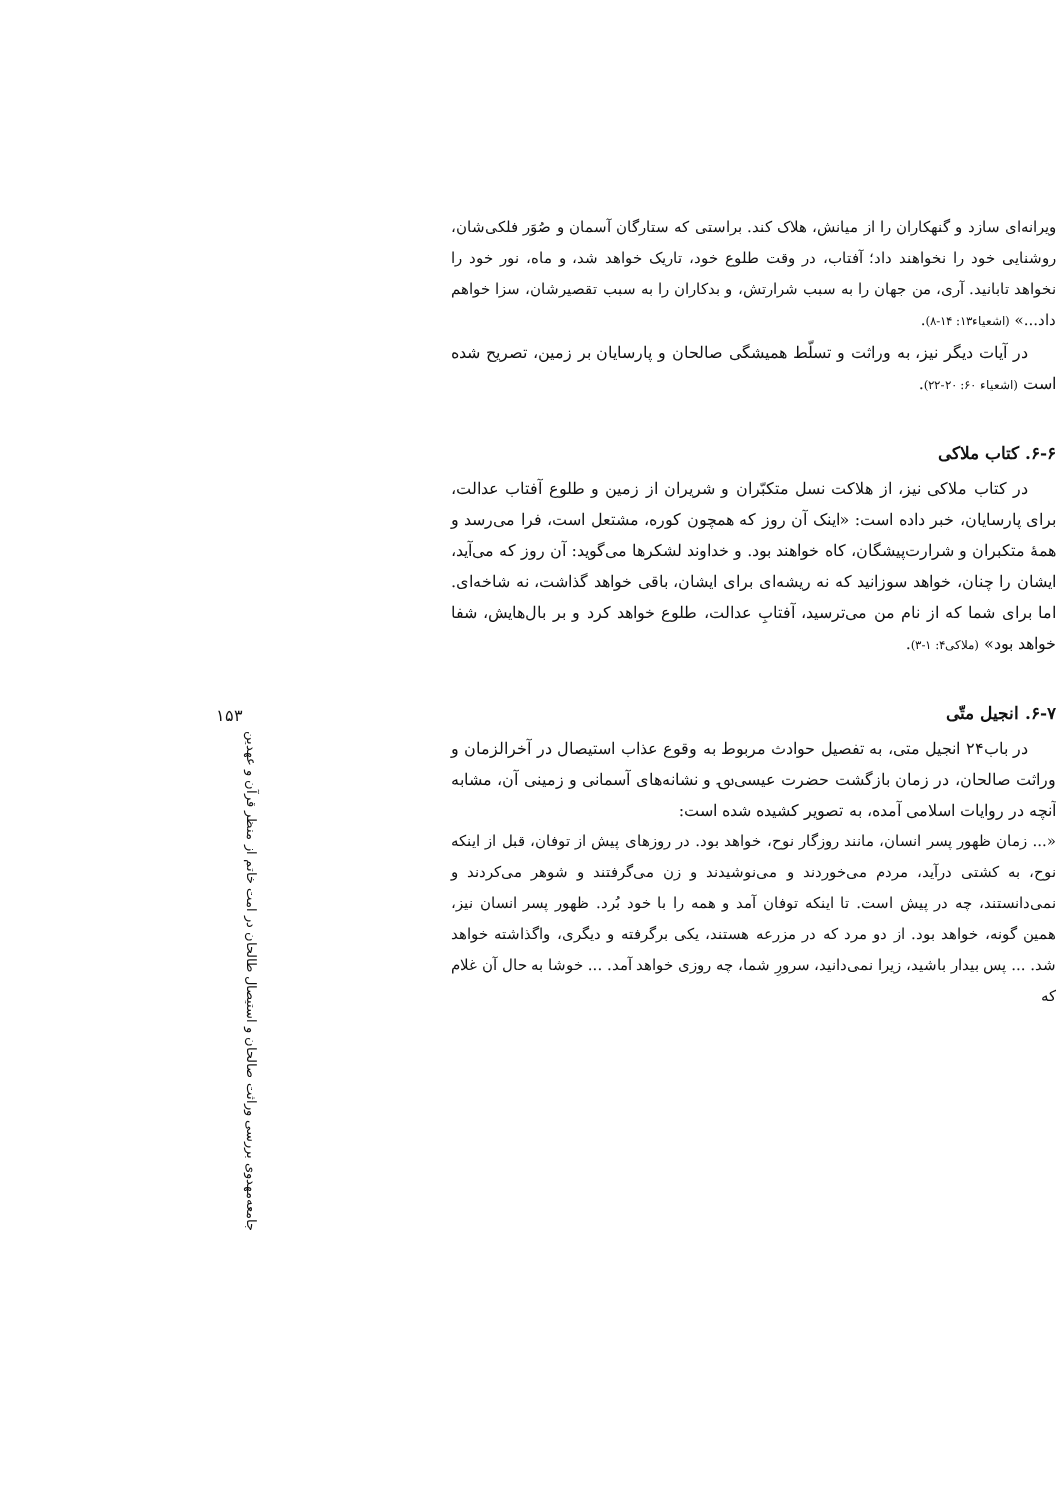ویرانه‌ای سازد و گنهکاران را از میانش، هلاک کند. براستی که ستارگان آسمان و صُوَر فلکی‌شان، روشنایی خود را نخواهند داد؛ آفتاب، در وقت طلوع خود، تاریک خواهد شد، و ماه، نور خود را نخواهد تابانید. آری، من جهان را به سبب شرارتش، و بدکاران را به سبب تقصیرشان، سزا خواهم داد...» (اشعیاء۱۳: ۱۴-۸).
در آیات دیگر نیز، به وراثت و تسلّط همیشگی صالحان و پارسایان بر زمین، تصریح شده است (اشعیاء ۶۰: ۲۰-۲۲).
۶-۶. کتاب ملاکی
در کتاب ملاکی نیز، از هلاکت نسل متکبّران و شریران از زمین و طلوع آفتاب عدالت، برای پارسایان، خبر داده است: «اینک آن روز که همچون کوره، مشتعل است، فرا می‌رسد و همهٔ متکبران و شرارت‌پیشگان، کاه خواهند بود. و خداوند لشکرها می‌گوید: آن روز که می‌آید، ایشان را چنان، خواهد سوزانید که نه ریشه‌ای برای ایشان، باقی خواهد گذاشت، نه شاخه‌ای. اما برای شما که از نام من می‌ترسید، آفتابِ عدالت، طلوع خواهد کرد و بر بال‌هایش، شفا خواهد بود» (ملاکی۴: ۱-۳).
۶-۷. انجیل متّی
در باب۲۴ انجیل متی، به تفصیل حوادث مربوط به وقوع عذاب استیصال در آخرالزمان و وراثت صالحان، در زمان بازگشت حضرت عیسی؈ و نشانه‌های آسمانی و زمینی آن، مشابه آنچه در روایات اسلامی آمده، به تصویر کشیده شده است:
«... زمان ظهور پسر انسان، مانند روزگار نوح، خواهد بود. در روزهای پیش از توفان، قبل از اینکه نوح، به کشتی درآید، مردم می‌خوردند و می‌نوشیدند و زن می‌گرفتند و شوهر می‌کردند و نمی‌دانستند، چه در پیش است. تا اینکه توفان آمد و همه را با خود بُرد. ظهور پسر انسان نیز، همین گونه، خواهد بود. از دو مرد که در مزرعه هستند، یکی برگرفته و دیگری، واگذاشته خواهد شد. ... پس بیدار باشید، زیرا نمی‌دانید، سرورِ شما، چه روزی خواهد آمد. ... خوشا به حال آن غلام که
۱۵۳
جامعه‌مهدوی بررسی وراثت صالحان و استیصال طالحان در امت خاتم از منظر قرآن و عهدین